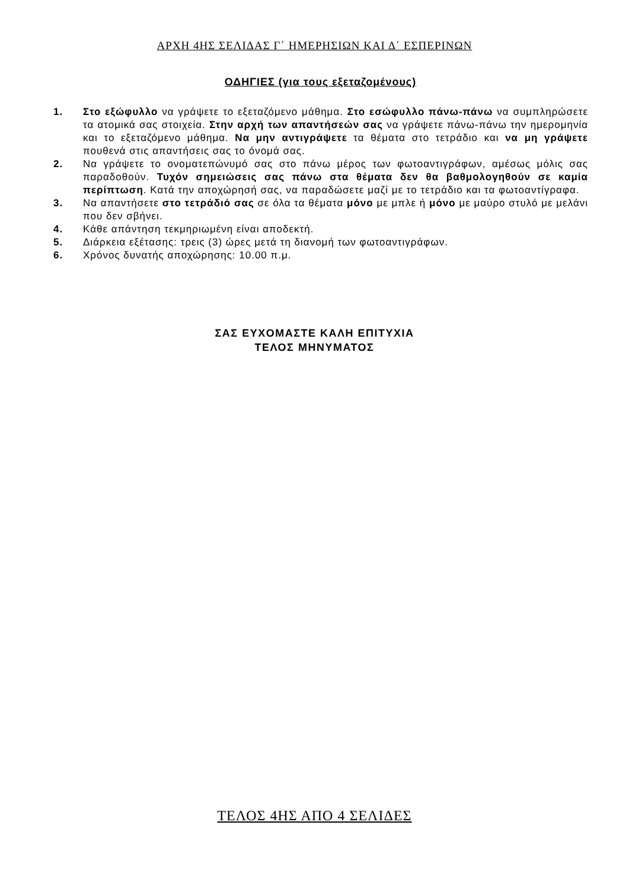ΑΡΧΗ 4ΗΣ ΣΕΛΙΔΑΣ Γ΄ ΗΜΕΡΗΣΙΩΝ ΚΑΙ Δ΄ ΕΣΠΕΡΙΝΩΝ
ΟΔΗΓΙΕΣ (για τους εξεταζομένους)
1. Στο εξώφυλλο να γράψετε το εξεταζόμενο μάθημα. Στο εσώφυλλο πάνω-πάνω να συμπληρώσετε τα ατομικά σας στοιχεία. Στην αρχή των απαντήσεών σας να γράψετε πάνω-πάνω την ημερομηνία και το εξεταζόμενο μάθημα. Να μην αντιγράψετε τα θέματα στο τετράδιο και να μη γράψετε πουθενά στις απαντήσεις σας το όνομά σας.
2. Να γράψετε το ονοματεπώνυμό σας στο πάνω μέρος των φωτοαντιγράφων, αμέσως μόλις σας παραδοθούν. Τυχόν σημειώσεις σας πάνω στα θέματα δεν θα βαθμολογηθούν σε καμία περίπτωση. Κατά την αποχώρησή σας, να παραδώσετε μαζί με το τετράδιο και τα φωτοαντίγραφα.
3. Να απαντήσετε στο τετράδιό σας σε όλα τα θέματα μόνο με μπλε ή μόνο με μαύρο στυλό με μελάνι που δεν σβήνει.
4. Κάθε απάντηση τεκμηριωμένη είναι αποδεκτή.
5. Διάρκεια εξέτασης: τρεις (3) ώρες μετά τη διανομή των φωτοαντιγράφων.
6. Χρόνος δυνατής αποχώρησης: 10.00 π.μ.
ΣΑΣ ΕΥΧΟΜΑΣΤΕ ΚΑΛΗ ΕΠΙΤΥΧΙΑ
ΤΕΛΟΣ ΜΗΝΥΜΑΤΟΣ
ΤΕΛΟΣ 4ΗΣ ΑΠΟ 4 ΣΕΛΙΔΕΣ